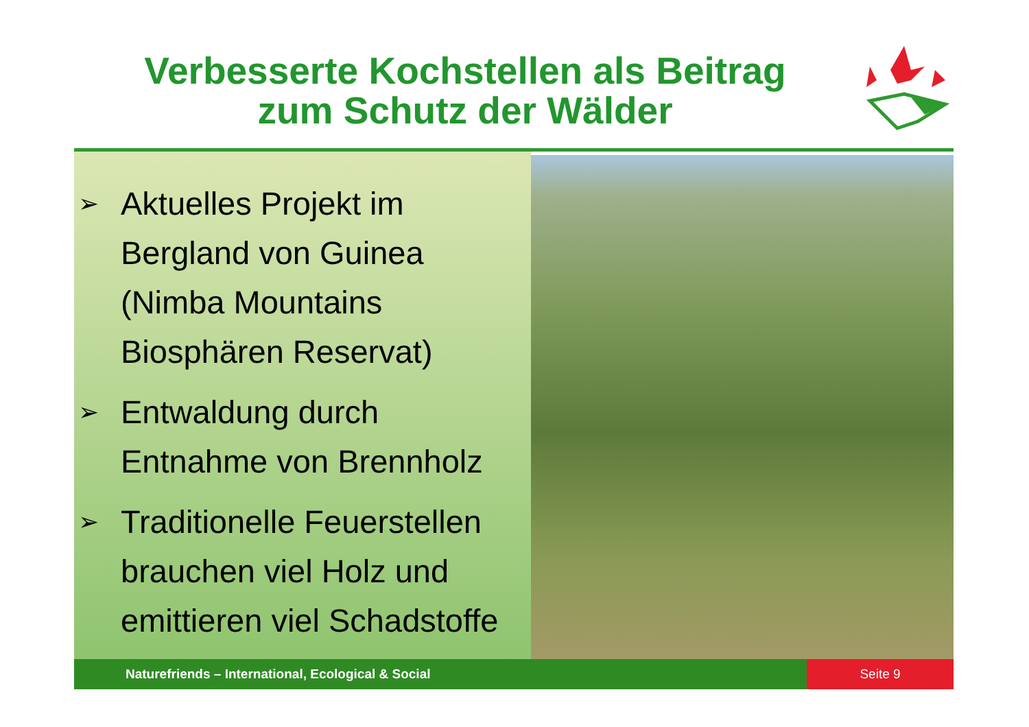Verbesserte Kochstellen als Beitrag
zum Schutz der Wälder
➢ Aktuelles Projekt im Bergland von Guinea (Nimba Mountains Biosphären Reservat)
➢ Entwaldung durch Entnahme von Brennholz
➢ Traditionelle Feuerstellen brauchen viel Holz und emittieren viel Schadstoffe
Naturefriends – International, Ecological & Social
Seite 9